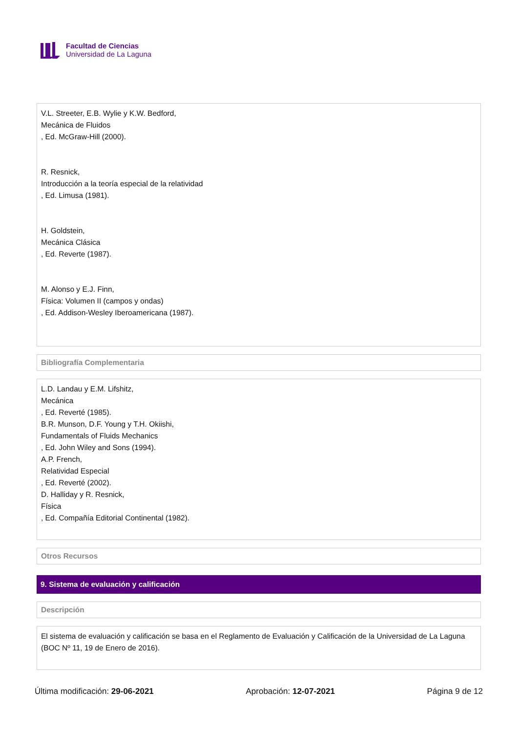Facultad de Ciencias
Universidad de La Laguna
V.L. Streeter, E.B. Wylie y K.W. Bedford,
Mecánica de Fluidos
, Ed. McGraw-Hill (2000).
R. Resnick,
Introducción a la teoría especial de la relatividad
, Ed. Limusa (1981).
H. Goldstein,
Mecánica Clásica
, Ed. Reverte (1987).
M. Alonso y E.J. Finn,
Física: Volumen II (campos y ondas)
, Ed. Addison-Wesley Iberoamericana (1987).
Bibliografía Complementaria
L.D. Landau y E.M. Lifshitz,
Mecánica
, Ed. Reverté (1985).
B.R. Munson, D.F. Young y T.H. Okiishi,
Fundamentals of Fluids Mechanics
, Ed. John Wiley and Sons (1994).
A.P. French,
Relatividad Especial
, Ed. Reverté (2002).
D. Halliday y R. Resnick,
Física
, Ed. Compañía Editorial Continental (1982).
Otros Recursos
9. Sistema de evaluación y calificación
Descripción
El sistema de evaluación y calificación se basa en el Reglamento de Evaluación y Calificación de la Universidad de La Laguna (BOC Nº 11, 19 de Enero de 2016).
Última modificación: 29-06-2021 Aprobación: 12-07-2021 Página 9 de 12